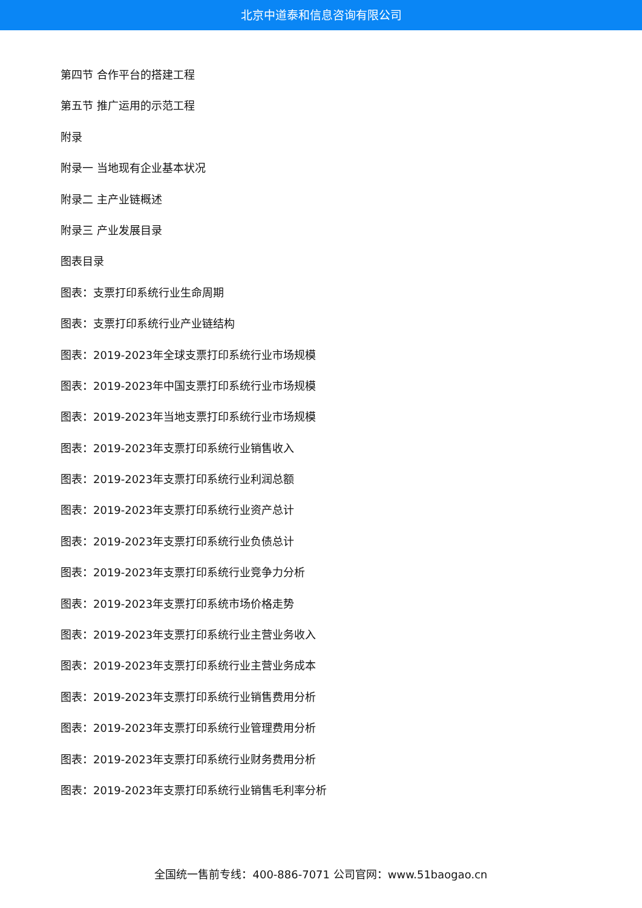北京中道泰和信息咨询有限公司
第四节 合作平台的搭建工程
第五节 推广运用的示范工程
附录
附录一 当地现有企业基本状况
附录二 主产业链概述
附录三 产业发展目录
图表目录
图表：支票打印系统行业生命周期
图表：支票打印系统行业产业链结构
图表：2019-2023年全球支票打印系统行业市场规模
图表：2019-2023年中国支票打印系统行业市场规模
图表：2019-2023年当地支票打印系统行业市场规模
图表：2019-2023年支票打印系统行业销售收入
图表：2019-2023年支票打印系统行业利润总额
图表：2019-2023年支票打印系统行业资产总计
图表：2019-2023年支票打印系统行业负债总计
图表：2019-2023年支票打印系统行业竞争力分析
图表：2019-2023年支票打印系统市场价格走势
图表：2019-2023年支票打印系统行业主营业务收入
图表：2019-2023年支票打印系统行业主营业务成本
图表：2019-2023年支票打印系统行业销售费用分析
图表：2019-2023年支票打印系统行业管理费用分析
图表：2019-2023年支票打印系统行业财务费用分析
图表：2019-2023年支票打印系统行业销售毛利率分析
全国统一售前专线：400-886-7071 公司官网：www.51baogao.cn